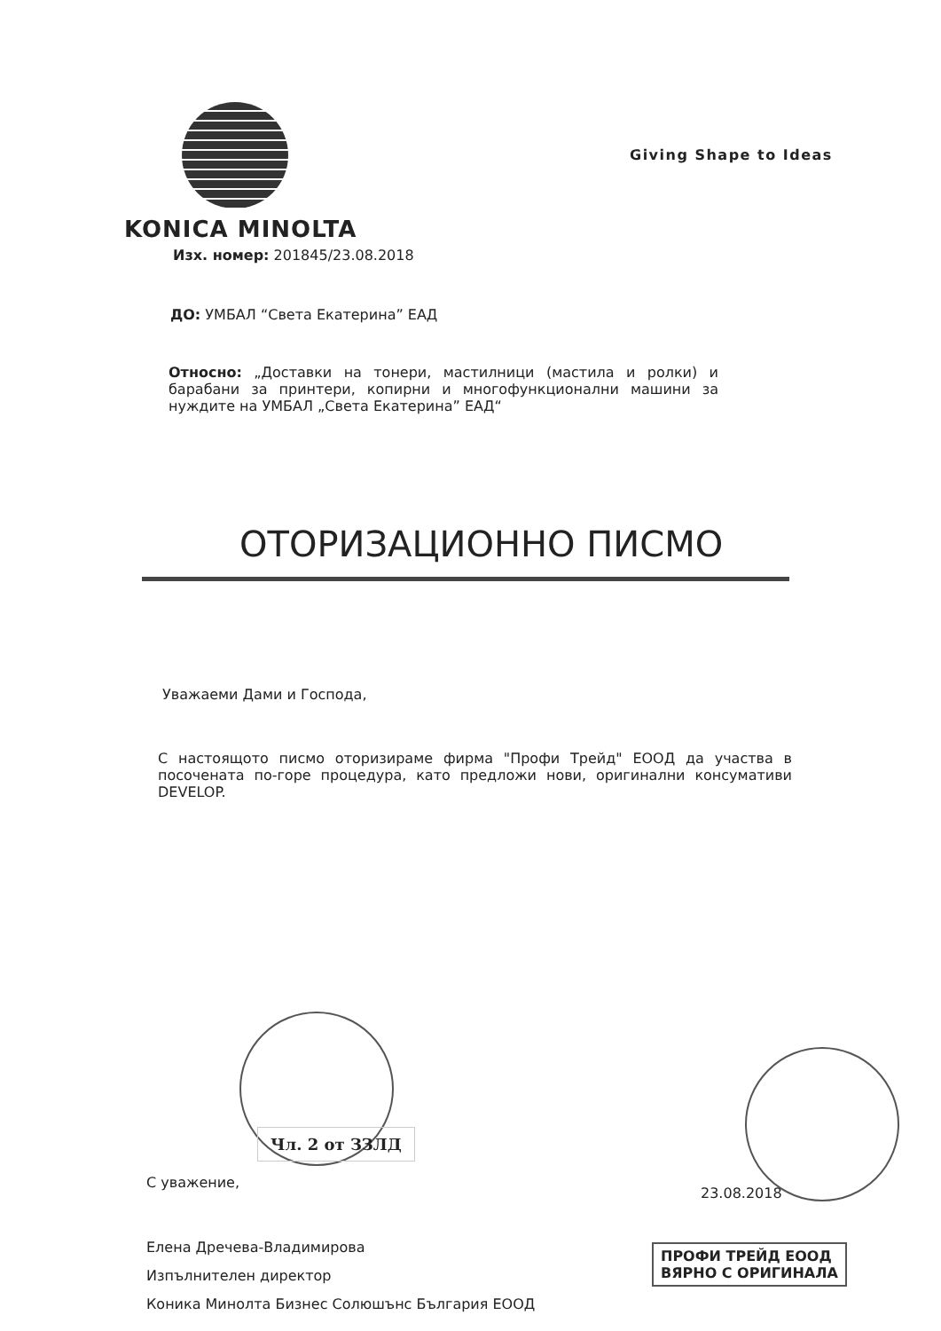KONICA MINOLTA
Giving Shape to Ideas
Изх. номер: 201845/23.08.2018
ДО: УМБАЛ “Света Екатерина” ЕАД
Относно: „Доставки на тонери, мастилници (мастила и ролки) и барабани за принтери, копирни и многофункционални машини за нуждите на УМБАЛ „Света Екатерина” ЕАД“
ОТОРИЗАЦИОННО ПИСМО
Уважаеми Дами и Господа,
С настоящото писмо оторизираме фирма "Профи Трейд" ЕООД да участва в посочената по-горе процедура, като предложи нови, оригинални консумативи DEVELOP.
Чл. 2 от ЗЗЛД
С уважение,
23.08.2018
ПРОФИ ТРЕЙД ЕООД
ВЯРНО С ОРИГИНАЛА
Елена Дречева-Владимирова
Изпълнителен директор
Коника Минолта Бизнес Солюшънс България ЕООД